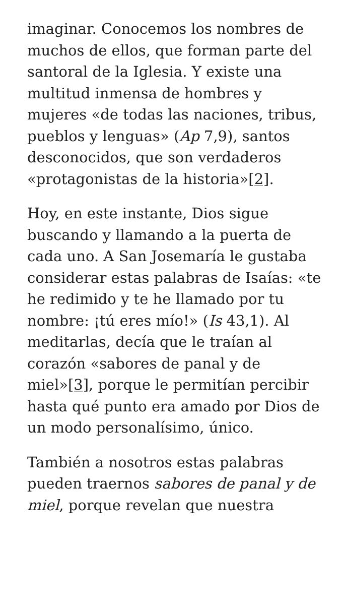imaginar. Conocemos los nombres de muchos de ellos, que forman parte del santoral de la Iglesia. Y existe una multitud inmensa de hombres y mujeres «de todas las naciones, tribus, pueblos y lenguas» (Ap 7,9), santos desconocidos, que son verdaderos «protagonistas de la historia»[2].
Hoy, en este instante, Dios sigue buscando y llamando a la puerta de cada uno. A San Josemaría le gustaba considerar estas palabras de Isaías: «te he redimido y te he llamado por tu nombre: ¡tú eres mío!» (Is 43,1). Al meditarlas, decía que le traían al corazón «sabores de panal y de miel»[3], porque le permitían percibir hasta qué punto era amado por Dios de un modo personalísimo, único.
También a nosotros estas palabras pueden traernos sabores de panal y de miel, porque revelan que nuestra